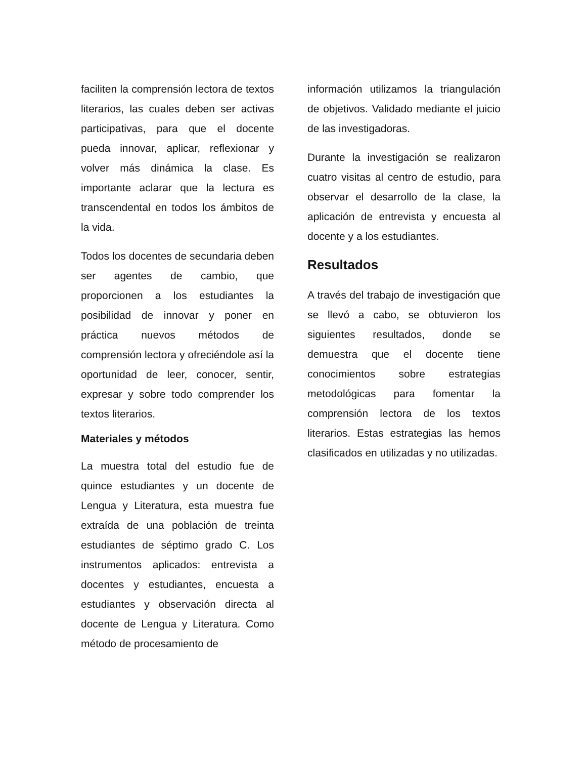faciliten la comprensión lectora de textos literarios, las cuales deben ser activas participativas, para que el docente pueda innovar, aplicar, reflexionar y volver más dinámica la clase. Es importante aclarar que la lectura es transcendental en todos los ámbitos de la vida.
Todos los docentes de secundaria deben ser agentes de cambio, que proporcionen a los estudiantes la posibilidad de innovar y poner en práctica nuevos métodos de comprensión lectora y ofreciéndole así la oportunidad de leer, conocer, sentir, expresar y sobre todo comprender los textos literarios.
Materiales y métodos
La muestra total del estudio fue de quince estudiantes y un docente de Lengua y Literatura, esta muestra fue extraída de una población de treinta estudiantes de séptimo grado C. Los instrumentos aplicados: entrevista a docentes y estudiantes, encuesta a estudiantes y observación directa al docente de Lengua y Literatura. Como método de procesamiento de
información utilizamos la triangulación de objetivos. Validado mediante el juicio de las investigadoras.
Durante la investigación se realizaron cuatro visitas al centro de estudio, para observar el desarrollo de la clase, la aplicación de entrevista y encuesta al docente y a los estudiantes.
Resultados
A través del trabajo de investigación que se llevó a cabo, se obtuvieron los siguientes resultados, donde se demuestra que el docente tiene conocimientos sobre estrategias metodológicas para fomentar la comprensión lectora de los textos literarios. Estas estrategias las hemos clasificados en utilizadas y no utilizadas.